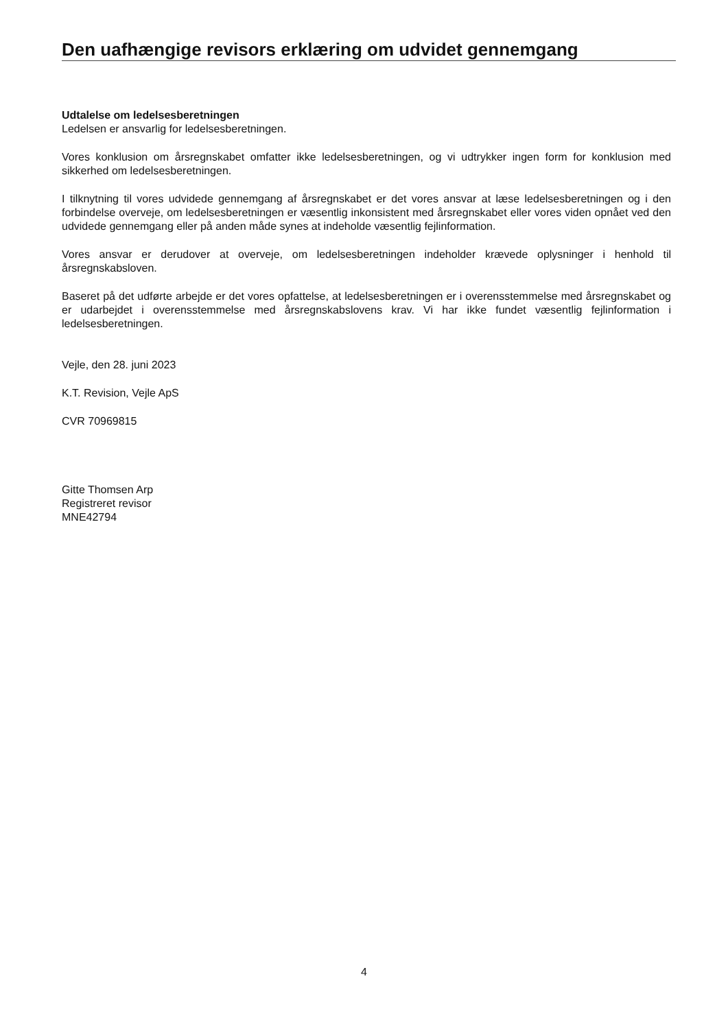Den uafhængige revisors erklæring om udvidet gennemgang
Udtalelse om ledelsesberetningen
Ledelsen er ansvarlig for ledelsesberetningen.
Vores konklusion om årsregnskabet omfatter ikke ledelsesberetningen, og vi udtrykker ingen form for konklusion med sikkerhed om ledelsesberetningen.
I tilknytning til vores udvidede gennemgang af årsregnskabet er det vores ansvar at læse ledelsesberetningen og i den forbindelse overveje, om ledelsesberetningen er væsentlig inkonsistent med årsregnskabet eller vores viden opnået ved den udvidede gennemgang eller på anden måde synes at indeholde væsentlig fejlinformation.
Vores ansvar er derudover at overveje, om ledelsesberetningen indeholder krævede oplysninger i henhold til årsregnskabsloven.
Baseret på det udførte arbejde er det vores opfattelse, at ledelsesberetningen er i overensstemmelse med årsregnskabet og er udarbejdet i overensstemmelse med årsregnskabslovens krav. Vi har ikke fundet væsentlig fejlinformation i ledelsesberetningen.
Vejle, den 28. juni 2023
K.T. Revision, Vejle ApS
CVR 70969815
Gitte Thomsen Arp
Registreret revisor
MNE42794
4